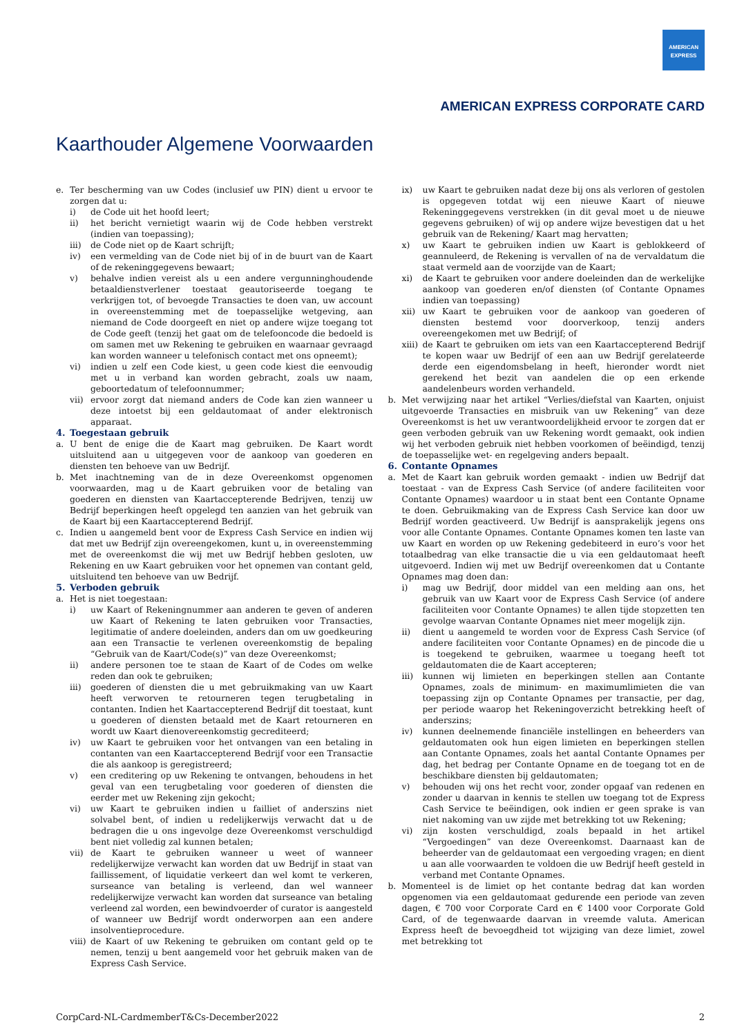AMERICAN
EXPRESS
AMERICAN EXPRESS CORPORATE CARD
Kaarthouder Algemene Voorwaarden
e. Ter bescherming van uw Codes (inclusief uw PIN) dient u ervoor te zorgen dat u:
i) de Code uit het hoofd leert;
ii) het bericht vernietigt waarin wij de Code hebben verstrekt (indien van toepassing);
iii) de Code niet op de Kaart schrijft;
iv) een vermelding van de Code niet bij of in de buurt van de Kaart of de rekeninggegevens bewaart;
v) behalve indien vereist als u een andere vergunninghoudende betaaldienstverlener toestaat geautoriseerde toegang te verkrijgen tot, of bevoegde Transacties te doen van, uw account in overeenstemming met de toepasselijke wetgeving, aan niemand de Code doorgeeft en niet op andere wijze toegang tot de Code geeft (tenzij het gaat om de telefooncode die bedoeld is om samen met uw Rekening te gebruiken en waarnaar gevraagd kan worden wanneer u telefonisch contact met ons opneemt);
vi) indien u zelf een Code kiest, u geen code kiest die eenvoudig met u in verband kan worden gebracht, zoals uw naam, geboortedatum of telefoonnummer;
vii) ervoor zorgt dat niemand anders de Code kan zien wanneer u deze intoetst bij een geldautomaat of ander elektronisch apparaat.
4. Toegestaan gebruik
a. U bent de enige die de Kaart mag gebruiken. De Kaart wordt uitsluitend aan u uitgegeven voor de aankoop van goederen en diensten ten behoeve van uw Bedrijf.
b. Met inachtneming van de in deze Overeenkomst opgenomen voorwaarden, mag u de Kaart gebruiken voor de betaling van goederen en diensten van Kaartaccepterende Bedrijven, tenzij uw Bedrijf beperkingen heeft opgelegd ten aanzien van het gebruik van de Kaart bij een Kaartaccepterend Bedrijf.
c. Indien u aangemeld bent voor de Express Cash Service en indien wij dat met uw Bedrijf zijn overeengekomen, kunt u, in overeenstemming met de overeenkomst die wij met uw Bedrijf hebben gesloten, uw Rekening en uw Kaart gebruiken voor het opnemen van contant geld, uitsluitend ten behoeve van uw Bedrijf.
5. Verboden gebruik
a. Het is niet toegestaan:
i) uw Kaart of Rekeningnummer aan anderen te geven of anderen uw Kaart of Rekening te laten gebruiken voor Transacties, legitimatie of andere doeleinden, anders dan om uw goedkeuring aan een Transactie te verlenen overeenkomstig de bepaling “Gebruik van de Kaart/Code(s)” van deze Overeenkomst;
ii) andere personen toe te staan de Kaart of de Codes om welke reden dan ook te gebruiken;
iii) goederen of diensten die u met gebruikmaking van uw Kaart heeft verworven te retourneren tegen terugbetaling in contanten. Indien het Kaartaccepterend Bedrijf dit toestaat, kunt u goederen of diensten betaald met de Kaart retourneren en wordt uw Kaart dienovereenkomstig gecrediteerd;
iv) uw Kaart te gebruiken voor het ontvangen van een betaling in contanten van een Kaartaccepterend Bedrijf voor een Transactie die als aankoop is geregistreerd;
v) een creditering op uw Rekening te ontvangen, behoudens in het geval van een terugbetaling voor goederen of diensten die eerder met uw Rekening zijn gekocht;
vi) uw Kaart te gebruiken indien u failliet of anderszins niet solvabel bent, of indien u redelijkerwijs verwacht dat u de bedragen die u ons ingevolge deze Overeenkomst verschuldigd bent niet volledig zal kunnen betalen;
vii) de Kaart te gebruiken wanneer u weet of wanneer redelijkerwijze verwacht kan worden dat uw Bedrijf in staat van faillissement, of liquidatie verkeert dan wel komt te verkeren, surseance van betaling is verleend, dan wel wanneer redelijkerwijze verwacht kan worden dat surseance van betaling verleend zal worden, een bewindvoerder of curator is aangesteld of wanneer uw Bedrijf wordt onderworpen aan een andere insolventieprocedure.
viii) de Kaart of uw Rekening te gebruiken om contant geld op te nemen, tenzij u bent aangemeld voor het gebruik maken van de Express Cash Service.
ix) uw Kaart te gebruiken nadat deze bij ons als verloren of gestolen is opgegeven totdat wij een nieuwe Kaart of nieuwe Rekeninggegevens verstrekken (in dit geval moet u de nieuwe gegevens gebruiken) of wij op andere wijze bevestigen dat u het gebruik van de Rekening/ Kaart mag hervatten;
x) uw Kaart te gebruiken indien uw Kaart is geblokkeerd of geannuleerd, de Rekening is vervallen of na de vervaldatum die staat vermeld aan de voorzijde van de Kaart;
xi) de Kaart te gebruiken voor andere doeleinden dan de werkelijke aankoop van goederen en/of diensten (of Contante Opnames indien van toepassing)
xii) uw Kaart te gebruiken voor de aankoop van goederen of diensten bestemd voor doorverkoop, tenzij anders overeengekomen met uw Bedrijf; of
xiii) de Kaart te gebruiken om iets van een Kaartaccepterend Bedrijf te kopen waar uw Bedrijf of een aan uw Bedrijf gerelateerde derde een eigendomsbelang in heeft, hieronder wordt niet gerekend het bezit van aandelen die op een erkende aandelenbeurs worden verhandeld.
b. Met verwijzing naar het artikel “Verlies/diefstal van Kaarten, onjuist uitgevoerde Transacties en misbruik van uw Rekening” van deze Overeenkomst is het uw verantwoordelijkheid ervoor te zorgen dat er geen verboden gebruik van uw Rekening wordt gemaakt, ook indien wij het verboden gebruik niet hebben voorkomen of beëindigd, tenzij de toepasselijke wet- en regelgeving anders bepaalt.
6. Contante Opnames
a. Met de Kaart kan gebruik worden gemaakt - indien uw Bedrijf dat toestaat - van de Express Cash Service (of andere faciliteiten voor Contante Opnames) waardoor u in staat bent een Contante Opname te doen. Gebruikmaking van de Express Cash Service kan door uw Bedrijf worden geactiveerd. Uw Bedrijf is aansprakelijk jegens ons voor alle Contante Opnames. Contante Opnames komen ten laste van uw Kaart en worden op uw Rekening gedebiteerd in euro’s voor het totaalbedrag van elke transactie die u via een geldautomaat heeft uitgevoerd. Indien wij met uw Bedrijf overeenkomen dat u Contante Opnames mag doen dan:
i) mag uw Bedrijf, door middel van een melding aan ons, het gebruik van uw Kaart voor de Express Cash Service (of andere faciliteiten voor Contante Opnames) te allen tijde stopzetten ten gevolge waarvan Contante Opnames niet meer mogelijk zijn.
ii) dient u aangemeld te worden voor de Express Cash Service (of andere faciliteiten voor Contante Opnames) en de pincode die u is toegekend te gebruiken, waarmee u toegang heeft tot geldautomaten die de Kaart accepteren;
iii) kunnen wij limieten en beperkingen stellen aan Contante Opnames, zoals de minimum- en maximumlimieten die van toepassing zijn op Contante Opnames per transactie, per dag, per periode waarop het Rekeningoverzicht betrekking heeft of anderszins;
iv) kunnen deelnemende financiële instellingen en beheerders van geldautomaten ook hun eigen limieten en beperkingen stellen aan Contante Opnames, zoals het aantal Contante Opnames per dag, het bedrag per Contante Opname en de toegang tot en de beschikbare diensten bij geldautomaten;
v) behouden wij ons het recht voor, zonder opgaaf van redenen en zonder u daarvan in kennis te stellen uw toegang tot de Express Cash Service te beëindigen, ook indien er geen sprake is van niet nakoming van uw zijde met betrekking tot uw Rekening;
vi) zijn kosten verschuldigd, zoals bepaald in het artikel “Vergoedingen” van deze Overeenkomst. Daarnaast kan de beheerder van de geldautomaat een vergoeding vragen; en dient u aan alle voorwaarden te voldoen die uw Bedrijf heeft gesteld in verband met Contante Opnames.
b. Momenteel is de limiet op het contante bedrag dat kan worden opgenomen via een geldautomaat gedurende een periode van zeven dagen, € 700 voor Corporate Card en € 1400 voor Corporate Gold Card, of de tegenwaarde daarvan in vreemde valuta. American Express heeft de bevoegdheid tot wijziging van deze limiet, zowel met betrekking tot
CorpCard-NL-CardmemberT&Cs-December2022 2